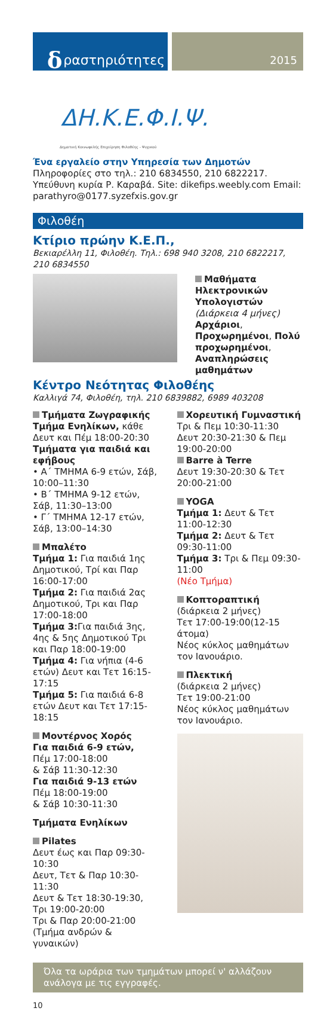δραστηριότητες
2015
ΔΗ.Κ.Ε.Φ.Ι.Ψ.
Δημοτική Κοινωφελής Επιχείρηση Φιλοθέης - Ψυχικού
Ένα εργαλείο στην Υπηρεσία των Δημοτών
Πληροφορίες στο τηλ.: 210 6834550, 210 6822217. Υπεύθυνη κυρία Ρ. Καραβά. Site: dikefips.weebly.com Email: parathyro@0177.syzefxis.gov.gr
Φιλοθέη
Κτίριο πρώην Κ.Ε.Π.,
Βεκιαρέλλη 11, Φιλοθέη. Τηλ.: 698 940 3208, 210 6822217, 210 6834550
Μαθήματα Ηλεκτρονικών Υπολογιστών
(Διάρκεια 4 μήνες)
Αρχάριοι, Προχωρημένοι, Πολύ προχωρημένοι, Αναπληρώσεις μαθημάτων
Κέντρο Νεότητας Φιλοθέης
Καλλιγά 74, Φιλοθέη, τηλ. 210 6839882, 6989 403208
Τμήματα Ζωγραφικής
Τμήμα Ενηλίκων, κάθε Δευτ και Πέμ 18:00-20:30
Τμήματα για παιδιά και εφήβους
• Α΄ ΤΜΗΜΑ 6-9 ετών, Σάβ, 10:00–11:30
• Β΄ ΤΜΗΜΑ 9-12 ετών, Σάβ, 11:30–13:00
• Γ΄ ΤΜΗΜΑ 12-17 ετών, Σάβ, 13:00–14:30
Μπαλέτο
Τμήμα 1: Για παιδιά 1ης Δημοτικού, Τρί και Παρ 16:00-17:00
Τμήμα 2: Για παιδιά 2ας Δημοτικού, Τρι και Παρ 17:00-18:00
Τμήμα 3: Για παιδιά 3ης, 4ης & 5ης Δημοτικού Τρι και Παρ 18:00-19:00
Τμήμα 4: Για νήπια (4-6 ετών) Δευτ και Τετ 16:15-17:15
Τμήμα 5: Για παιδιά 6-8 ετών Δευτ και Τετ 17:15-18:15
Μοντέρνος Χορός
Για παιδιά 6-9 ετών,
Πέμ 17:00-18:00
& Σάβ 11:30-12:30
Για παιδιά 9-13 ετών
Πέμ 18:00-19:00
& Σάβ 10:30-11:30
Τμήματα Ενηλίκων
Pilates
Δευτ έως και Παρ 09:30-10:30
Δευτ, Τετ & Παρ 10:30-11:30
Δευτ & Τετ 18:30-19:30, Τρι 19:00-20:00
Τρι & Παρ 20:00-21:00 (Τμήμα ανδρών & γυναικών)
Χορευτική Γυμναστική
Τρι & Πεμ 10:30-11:30
Δευτ 20:30-21:30 & Πεμ 19:00-20:00
Barre à Terre
Δευτ 19:30-20:30 & Τετ 20:00-21:00
YOGA
Τμήμα 1: Δευτ & Τετ 11:00-12:30
Τμήμα 2: Δευτ & Τετ 09:30-11:00
Τμήμα 3: Τρι & Πεμ 09:30-11:00
(Νέο Τμήμα)
Κοπτοραπτική
(διάρκεια 2 μήνες)
Τετ 17:00-19:00(12-15 άτομα)
Νέος κύκλος μαθημάτων τον Ιανουάριο.
Πλεκτική
(διάρκεια 2 μήνες)
Τετ 19:00-21:00
Νέος κύκλος μαθημάτων τον Ιανουάριο.
Όλα τα ωράρια των τμημάτων μπορεί ν' αλλάζουν ανάλογα με τις εγγραφές.
10